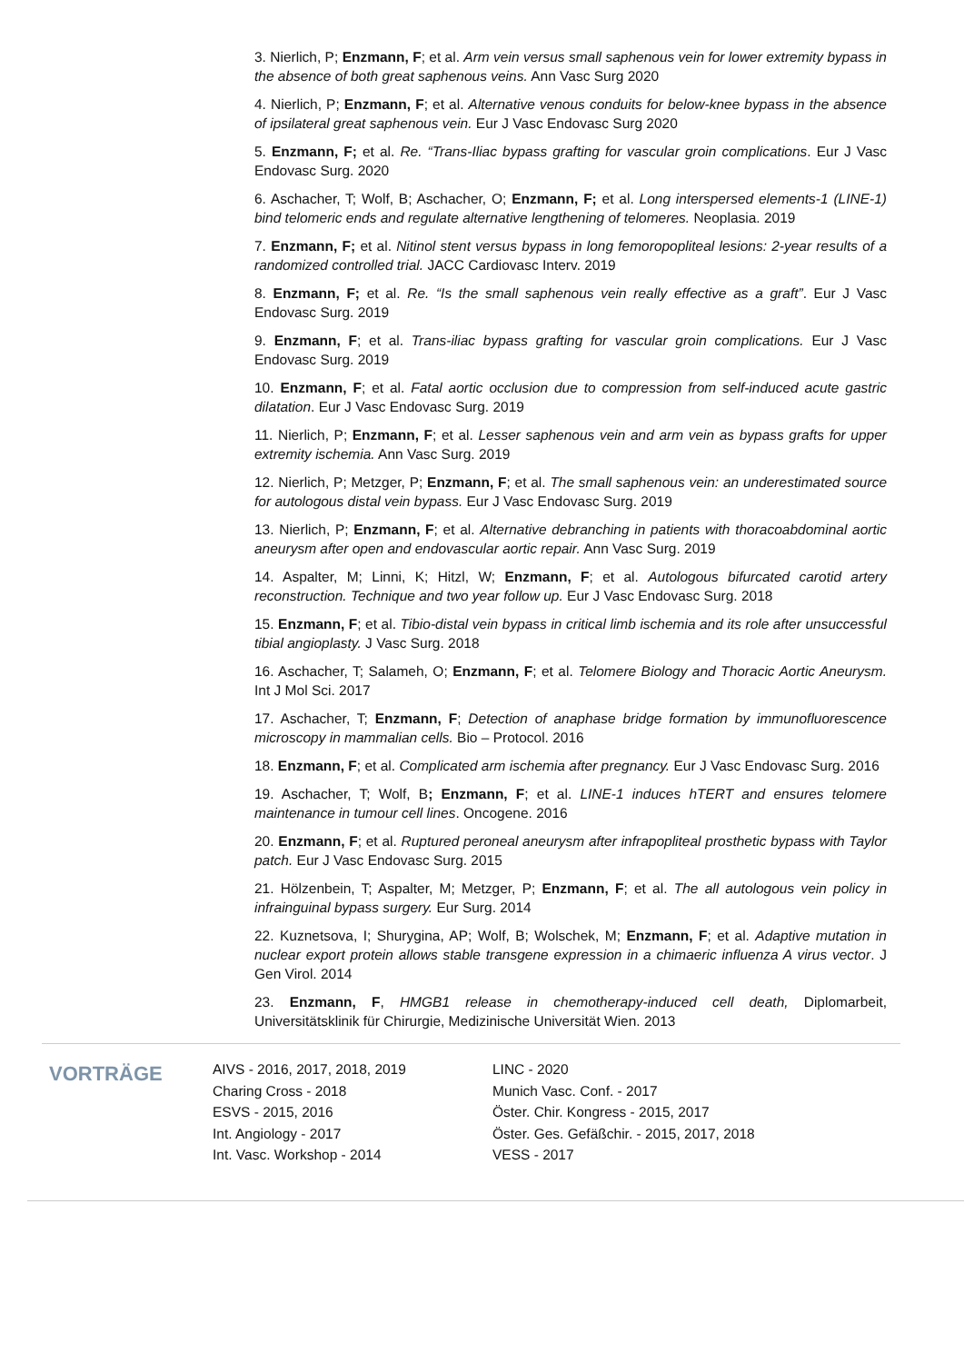3. Nierlich, P; Enzmann, F; et al. Arm vein versus small saphenous vein for lower extremity bypass in the absence of both great saphenous veins. Ann Vasc Surg 2020
4. Nierlich, P; Enzmann, F; et al. Alternative venous conduits for below-knee bypass in the absence of ipsilateral great saphenous vein. Eur J Vasc Endovasc Surg 2020
5. Enzmann, F; et al. Re. “Trans-Iliac bypass grafting for vascular groin complications. Eur J Vasc Endovasc Surg. 2020
6. Aschacher, T; Wolf, B; Aschacher, O; Enzmann, F; et al. Long interspersed elements-1 (LINE-1) bind telomeric ends and regulate alternative lengthening of telomeres. Neoplasia. 2019
7. Enzmann, F; et al. Nitinol stent versus bypass in long femoropopliteal lesions: 2-year results of a randomized controlled trial. JACC Cardiovasc Interv. 2019
8. Enzmann, F; et al. Re. “Is the small saphenous vein really effective as a graft”. Eur J Vasc Endovasc Surg. 2019
9. Enzmann, F; et al. Trans-iliac bypass grafting for vascular groin complications. Eur J Vasc Endovasc Surg. 2019
10. Enzmann, F; et al. Fatal aortic occlusion due to compression from self-induced acute gastric dilatation. Eur J Vasc Endovasc Surg. 2019
11. Nierlich, P; Enzmann, F; et al. Lesser saphenous vein and arm vein as bypass grafts for upper extremity ischemia. Ann Vasc Surg. 2019
12. Nierlich, P; Metzger, P; Enzmann, F; et al. The small saphenous vein: an underestimated source for autologous distal vein bypass. Eur J Vasc Endovasc Surg. 2019
13. Nierlich, P; Enzmann, F; et al. Alternative debranching in patients with thoracoabdominal aortic aneurysm after open and endovascular aortic repair. Ann Vasc Surg. 2019
14. Aspalter, M; Linni, K; Hitzl, W; Enzmann, F; et al. Autologous bifurcated carotid artery reconstruction. Technique and two year follow up. Eur J Vasc Endovasc Surg. 2018
15. Enzmann, F; et al. Tibio-distal vein bypass in critical limb ischemia and its role after unsuccessful tibial angioplasty. J Vasc Surg. 2018
16. Aschacher, T; Salameh, O; Enzmann, F; et al. Telomere Biology and Thoracic Aortic Aneurysm. Int J Mol Sci. 2017
17. Aschacher, T; Enzmann, F; Detection of anaphase bridge formation by immunofluorescence microscopy in mammalian cells. Bio – Protocol. 2016
18. Enzmann, F; et al. Complicated arm ischemia after pregnancy. Eur J Vasc Endovasc Surg. 2016
19. Aschacher, T; Wolf, B; Enzmann, F; et al. LINE-1 induces hTERT and ensures telomere maintenance in tumour cell lines. Oncogene. 2016
20. Enzmann, F; et al. Ruptured peroneal aneurysm after infrapopliteal prosthetic bypass with Taylor patch. Eur J Vasc Endovasc Surg. 2015
21. Hölzenbein, T; Aspalter, M; Metzger, P; Enzmann, F; et al. The all autologous vein policy in infrainguinal bypass surgery. Eur Surg. 2014
22. Kuznetsova, I; Shurygina, AP; Wolf, B; Wolschek, M; Enzmann, F; et al. Adaptive mutation in nuclear export protein allows stable transgene expression in a chimaeric influenza A virus vector. J Gen Virol. 2014
23. Enzmann, F, HMGB1 release in chemotherapy-induced cell death, Diplomarbeit, Universitätsklinik für Chirurgie, Medizinische Universität Wien. 2013
VORTRÄGE
AIVS - 2016, 2017, 2018, 2019
Charing Cross - 2018
ESVS - 2015, 2016
Int. Angiology - 2017
Int. Vasc. Workshop - 2014
LINC - 2020
Munich Vasc. Conf. - 2017
Öster. Chir. Kongress - 2015, 2017
Öster. Ges. Gefäßchir. - 2015, 2017, 2018
VESS - 2017